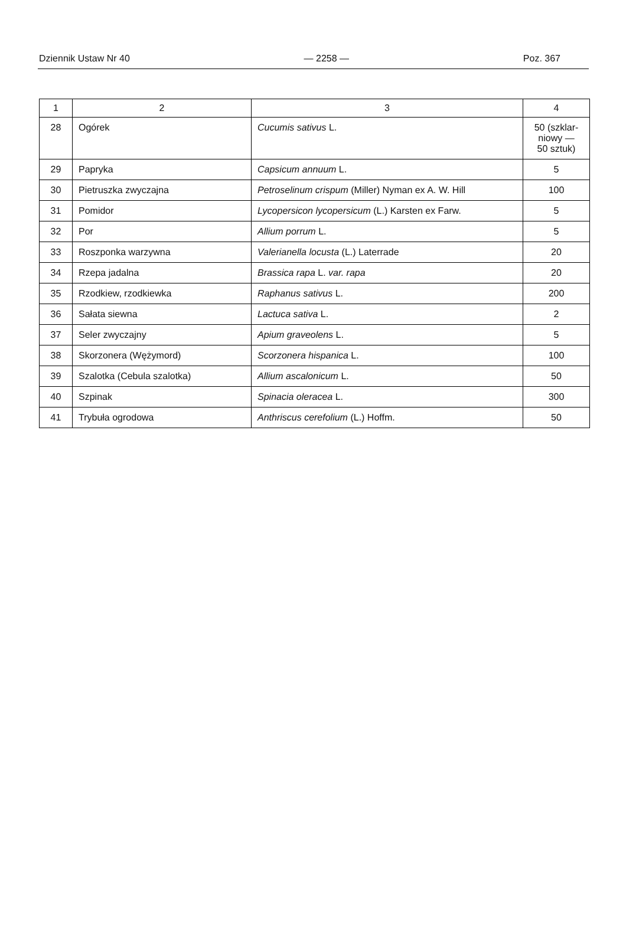Dziennik Ustaw Nr 40 — 2258 — Poz. 367
| 1 | 2 | 3 | 4 |
| --- | --- | --- | --- |
| 28 | Ogórek | Cucumis sativus L. | 50 (szklar- niowy — 50 sztuk) |
| 29 | Papryka | Capsicum annuum L. | 5 |
| 30 | Pietruszka zwyczajna | Petroselinum crispum (Miller) Nyman ex A. W. Hill | 100 |
| 31 | Pomidor | Lycopersicon lycopersicum (L.) Karsten ex Farw. | 5 |
| 32 | Por | Allium porrum L. | 5 |
| 33 | Roszponka warzywna | Valerianella locusta (L.) Laterrade | 20 |
| 34 | Rzepa jadalna | Brassica rapa L. var. rapa | 20 |
| 35 | Rzodkiew, rzodkiewka | Raphanus sativus L. | 200 |
| 36 | Sałata siewna | Lactuca sativa L. | 2 |
| 37 | Seler zwyczajny | Apium graveolens L. | 5 |
| 38 | Skorzonera (Wężymord) | Scorzonera hispanica L. | 100 |
| 39 | Szalotka (Cebula szalotka) | Allium ascalonicum L. | 50 |
| 40 | Szpinak | Spinacia oleracea L. | 300 |
| 41 | Trybuła ogrodowa | Anthriscus cerefolium (L.) Hoffm. | 50 |